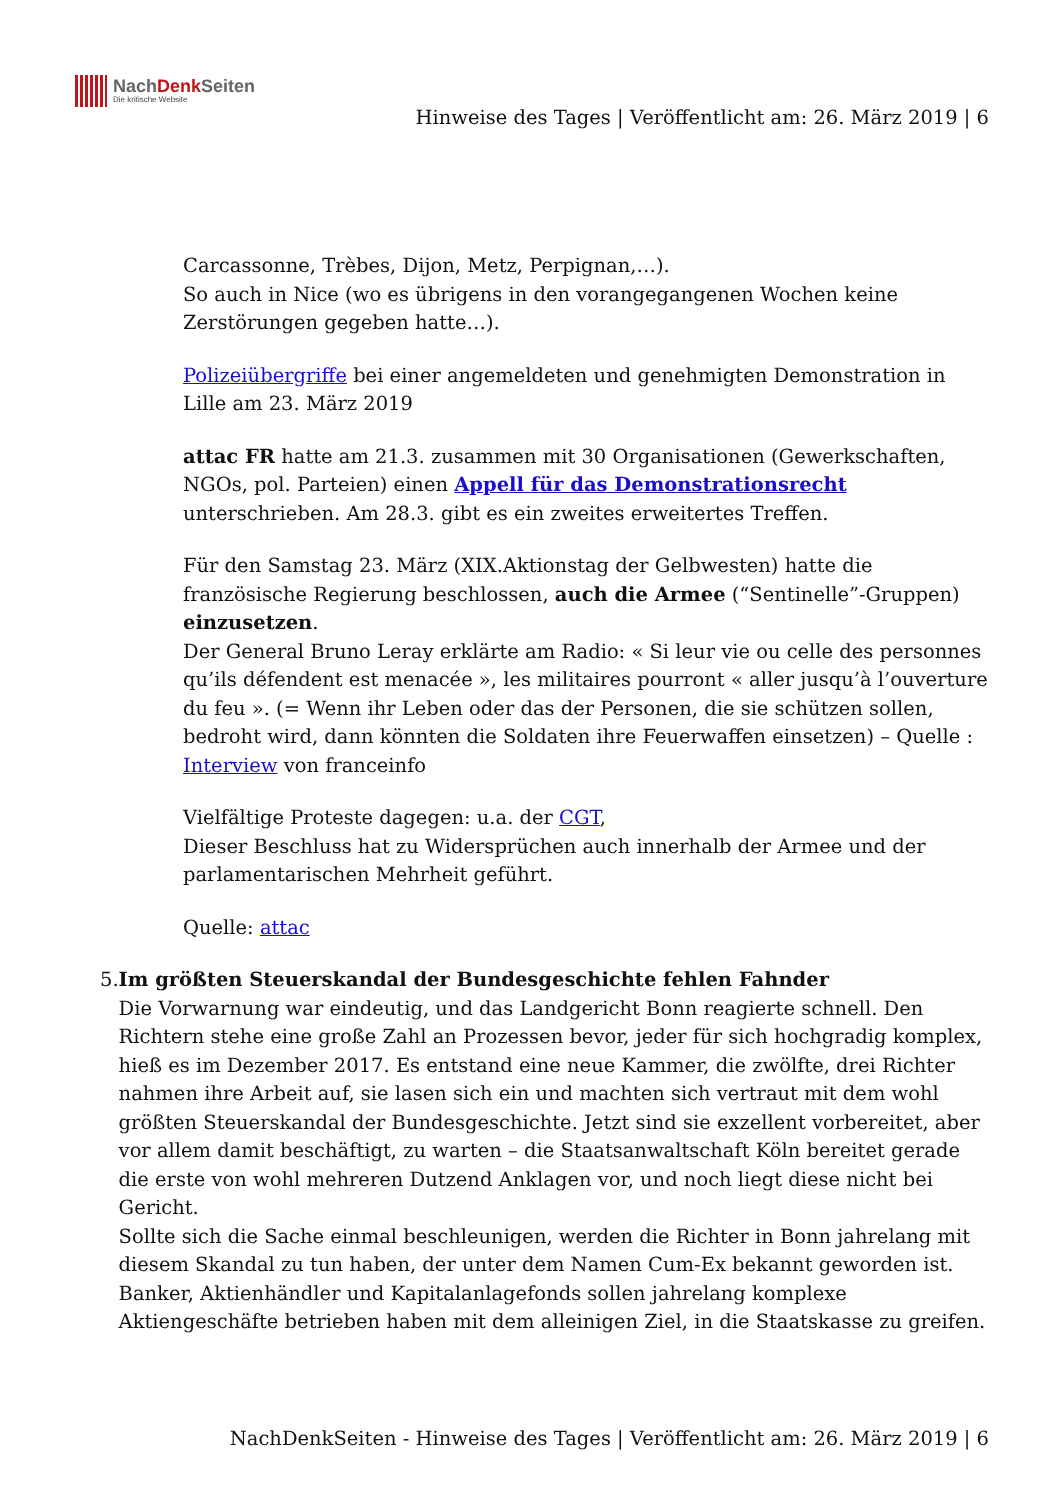NachDenk Seiten
Die kritische Website
Hinweise des Tages | Veröffentlicht am: 26. März 2019 | 6
Carcassonne, Trèbes, Dijon, Metz, Perpignan,…).
So auch in Nice (wo es übrigens in den vorangegangenen Wochen keine Zerstörungen gegeben hatte…).
Polizeiübergriffe bei einer angemeldeten und genehmigten Demonstration in Lille am 23. März 2019
attac FR hatte am 21.3. zusammen mit 30 Organisationen (Gewerkschaften, NGOs, pol. Parteien) einen Appell für das Demonstrationsrecht unterschrieben. Am 28.3. gibt es ein zweites erweitertes Treffen.
Für den Samstag 23. März (XIX.Aktionstag der Gelbwesten) hatte die französische Regierung beschlossen, auch die Armee (“Sentinelle”-Gruppen) einzusetzen.
Der General Bruno Leray erklärte am Radio: « Si leur vie ou celle des personnes qu’ils défendent est menacée », les militaires pourront « aller jusqu’à l’ouverture du feu ». (= Wenn ihr Leben oder das der Personen, die sie schützen sollen, bedroht wird, dann könnten die Soldaten ihre Feuerwaffen einsetzen) – Quelle : Interview von franceinfo
Vielfältige Proteste dagegen: u.a. der CGT,
Dieser Beschluss hat zu Widersprüchen auch innerhalb der Armee und der parlamentarischen Mehrheit geführt.
Quelle: attac
5. Im größten Steuerskandal der Bundesgeschichte fehlen Fahnder
Die Vorwarnung war eindeutig, und das Landgericht Bonn reagierte schnell. Den Richtern stehe eine große Zahl an Prozessen bevor, jeder für sich hochgradig komplex, hieß es im Dezember 2017. Es entstand eine neue Kammer, die zwölfte, drei Richter nahmen ihre Arbeit auf, sie lasen sich ein und machten sich vertraut mit dem wohl größten Steuerskandal der Bundesgeschichte. Jetzt sind sie exzellent vorbereitet, aber vor allem damit beschäftigt, zu warten – die Staatsanwaltschaft Köln bereitet gerade die erste von wohl mehreren Dutzend Anklagen vor, und noch liegt diese nicht bei Gericht.
Sollte sich die Sache einmal beschleunigen, werden die Richter in Bonn jahrelang mit diesem Skandal zu tun haben, der unter dem Namen Cum-Ex bekannt geworden ist. Banker, Aktienhändler und Kapitalanlagefonds sollen jahrelang komplexe Aktiengeschäfte betrieben haben mit dem alleinigen Ziel, in die Staatskasse zu greifen.
NachDenkSeiten - Hinweise des Tages | Veröffentlicht am: 26. März 2019 | 6